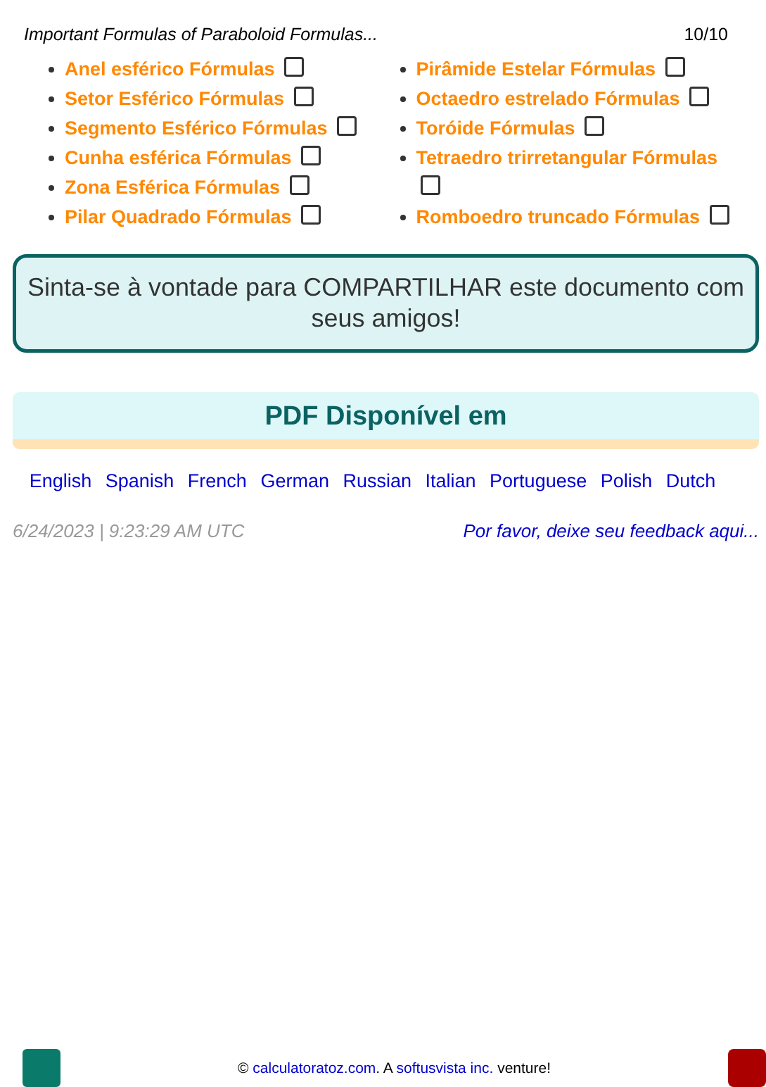Important Formulas of Paraboloid Formulas... 10/10
Anel esférico Fórmulas
Setor Esférico Fórmulas
Segmento Esférico Fórmulas
Cunha esférica Fórmulas
Zona Esférica Fórmulas
Pilar Quadrado Fórmulas
Pirâmide Estelar Fórmulas
Octaedro estrelado Fórmulas
Toróide Fórmulas
Tetraedro trirretangular Fórmulas
Romboedro truncado Fórmulas
Sinta-se à vontade para COMPARTILHAR este documento com seus amigos!
PDF Disponível em
English Spanish French German Russian Italian Portuguese Polish Dutch
6/24/2023 | 9:23:29 AM UTC Por favor, deixe seu feedback aqui...
© calculatoratoz.com. A softusvista inc. venture!